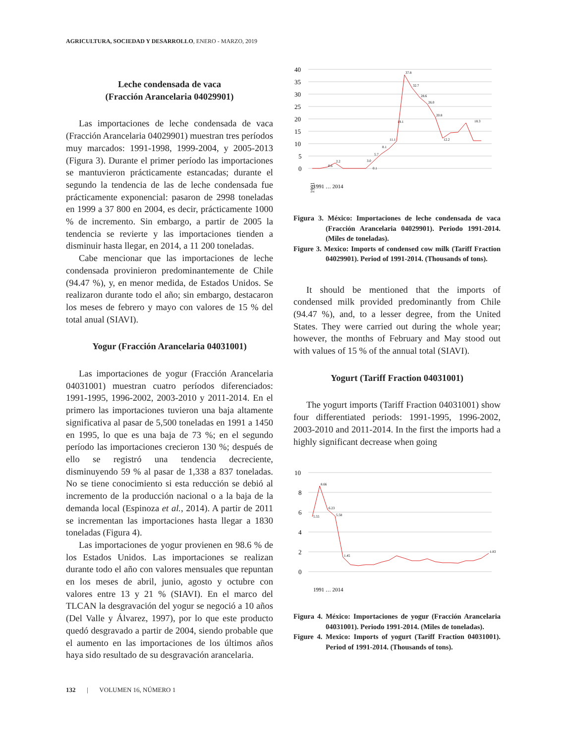AGRICULTURA, SOCIEDAD Y DESARROLLO, ENERO - MARZO, 2019
Leche condensada de vaca
(Fracción Arancelaria 04029901)
Las importaciones de leche condensada de vaca (Fracción Arancelaria 04029901) muestran tres períodos muy marcados: 1991-1998, 1999-2004, y 2005-2013 (Figura 3). Durante el primer período las importaciones se mantuvieron prácticamente estancadas; durante el segundo la tendencia de las de leche condensada fue prácticamente exponencial: pasaron de 2998 toneladas en 1999 a 37 800 en 2004, es decir, prácticamente 1000 % de incremento. Sin embargo, a partir de 2005 la tendencia se revierte y las importaciones tienden a disminuir hasta llegar, en 2014, a 11 200 toneladas.
Cabe mencionar que las importaciones de leche condensada provinieron predominantemente de Chile (94.47 %), y, en menor medida, de Estados Unidos. Se realizaron durante todo el año; sin embargo, destacaron los meses de febrero y mayo con valores de 15 % del total anual (SIAVI).
Yogur (Fracción Arancelaria 04031001)
Las importaciones de yogur (Fracción Arancelaria 04031001) muestran cuatro períodos diferenciados: 1991-1995, 1996-2002, 2003-2010 y 2011-2014. En el primero las importaciones tuvieron una baja altamente significativa al pasar de 5,500 toneladas en 1991 a 1450 en 1995, lo que es una baja de 73 %; en el segundo período las importaciones crecieron 130 %; después de ello se registró una tendencia decreciente, disminuyendo 59 % al pasar de 1,338 a 837 toneladas. No se tiene conocimiento si esta reducción se debió al incremento de la producción nacional o a la baja de la demanda local (Espinoza et al., 2014). A partir de 2011 se incrementan las importaciones hasta llegar a 1830 toneladas (Figura 4).
Las importaciones de yogur provienen en 98.6 % de los Estados Unidos. Las importaciones se realizan durante todo el año con valores mensuales que repuntan en los meses de abril, junio, agosto y octubre con valores entre 13 y 21 % (SIAVI). En el marco del TLCAN la desgravación del yogur se negoció a 10 años (Del Valle y Álvarez, 1997), por lo que este producto quedó desgravado a partir de 2004, siendo probable que el aumento en las importaciones de los últimos años haya sido resultado de su desgravación arancelaria.
40
35
30
25
20
15
10
5
0
37.8
32.7
28.6
26.0
20.8
18.1
18.3
11.1
12.2
8.1
5.7
3.0
2.2
0.6
0.1
1991
1991 … 2014
Figura 3. México: Importaciones de leche condensada de vaca (Fracción Arancelaria 04029901). Periodo 1991-2014. (Miles de toneladas).
Figure 3. Mexico: Imports of condensed cow milk (Tariff Fraction 04029901). Period of 1991-2014. (Thousands of tons).
It should be mentioned that the imports of condensed milk provided predominantly from Chile (94.47 %), and, to a lesser degree, from the United States. They were carried out during the whole year; however, the months of February and May stood out with values of 15 % of the annual total (SIAVI).
Yogurt (Tariff Fraction 04031001)
The yogurt imports (Tariff Fraction 04031001) show four differentiated periods: 1991-1995, 1996-2002, 2003-2010 and 2011-2014. In the first the imports had a highly significant decrease when going
10
8
6
4
2
0
8.66
5.55
6.23
5.58
1.45
1.83
1991 … 2014
Figura 4. México: Importaciones de yogur (Fracción Arancelaria 04031001). Periodo 1991-2014. (Miles de toneladas).
Figure 4. Mexico: Imports of yogurt (Tariff Fraction 04031001). Period of 1991-2014. (Thousands of tons).
132 | VOLUMEN 16, NÚMERO 1